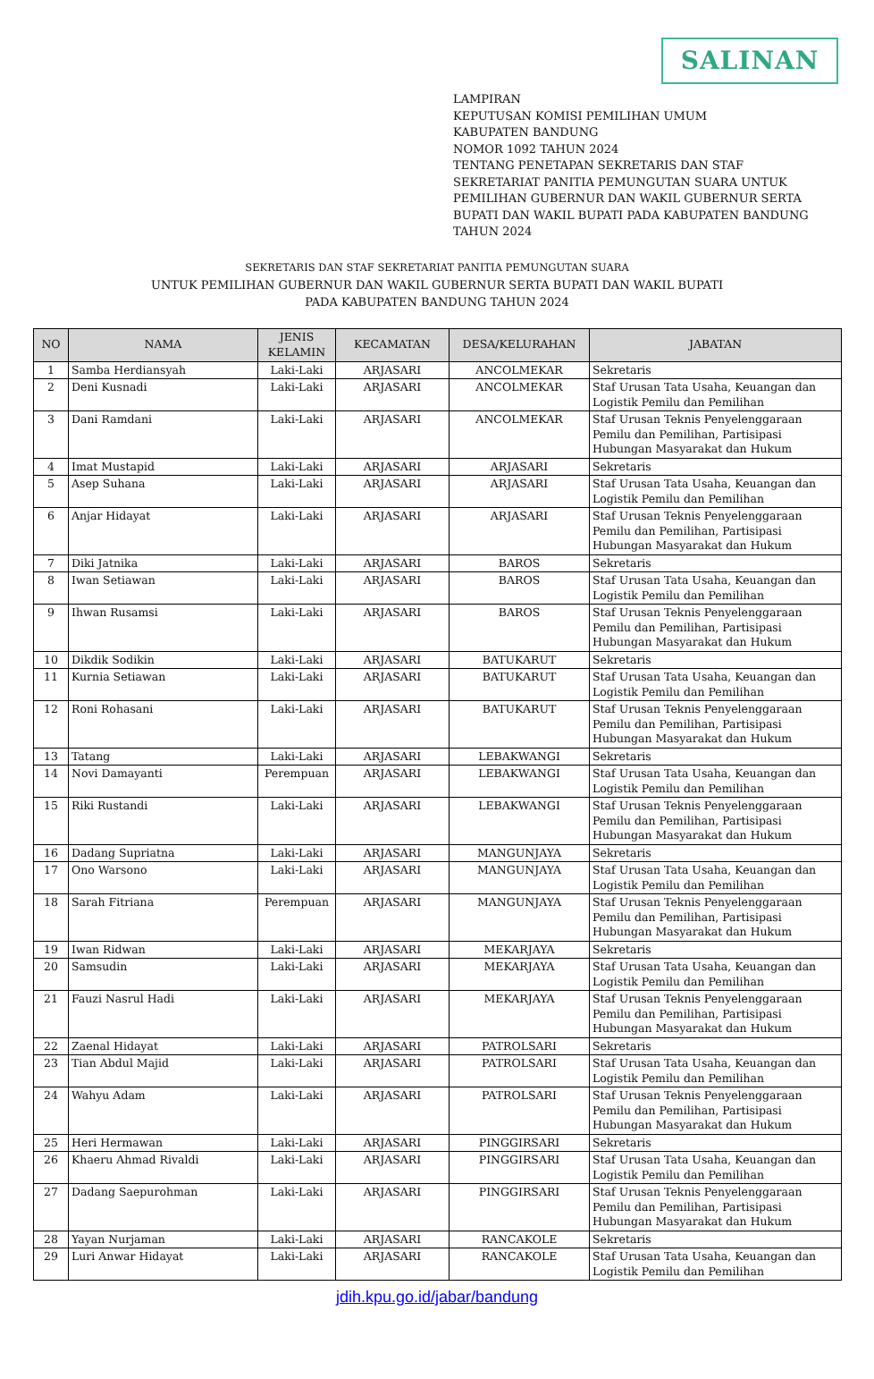SALINAN
LAMPIRAN
KEPUTUSAN KOMISI PEMILIHAN UMUM
KABUPATEN BANDUNG
NOMOR 1092 TAHUN 2024
TENTANG PENETAPAN SEKRETARIS DAN STAF
SEKRETARIAT PANITIA PEMUNGUTAN SUARA UNTUK
PEMILIHAN GUBERNUR DAN WAKIL GUBERNUR SERTA
BUPATI DAN WAKIL BUPATI PADA KABUPATEN BANDUNG
TAHUN 2024
SEKRETARIS DAN STAF SEKRETARIAT PANITIA PEMUNGUTAN SUARA
UNTUK PEMILIHAN GUBERNUR DAN WAKIL GUBERNUR SERTA BUPATI DAN WAKIL BUPATI
PADA KABUPATEN BANDUNG TAHUN 2024
| NO | NAMA | JENIS KELAMIN | KECAMATAN | DESA/KELURAHAN | JABATAN |
| --- | --- | --- | --- | --- | --- |
| 1 | Samba Herdiansyah | Laki-Laki | ARJASARI | ANCOLMEKAR | Sekretaris |
| 2 | Deni Kusnadi | Laki-Laki | ARJASARI | ANCOLMEKAR | Staf Urusan Tata Usaha, Keuangan dan Logistik Pemilu dan Pemilihan |
| 3 | Dani Ramdani | Laki-Laki | ARJASARI | ANCOLMEKAR | Staf Urusan Teknis Penyelenggaraan Pemilu dan Pemilihan, Partisipasi Hubungan Masyarakat dan Hukum |
| 4 | Imat Mustapid | Laki-Laki | ARJASARI | ARJASARI | Sekretaris |
| 5 | Asep Suhana | Laki-Laki | ARJASARI | ARJASARI | Staf Urusan Tata Usaha, Keuangan dan Logistik Pemilu dan Pemilihan |
| 6 | Anjar Hidayat | Laki-Laki | ARJASARI | ARJASARI | Staf Urusan Teknis Penyelenggaraan Pemilu dan Pemilihan, Partisipasi Hubungan Masyarakat dan Hukum |
| 7 | Diki Jatnika | Laki-Laki | ARJASARI | BAROS | Sekretaris |
| 8 | Iwan Setiawan | Laki-Laki | ARJASARI | BAROS | Staf Urusan Tata Usaha, Keuangan dan Logistik Pemilu dan Pemilihan |
| 9 | Ihwan Rusamsi | Laki-Laki | ARJASARI | BAROS | Staf Urusan Teknis Penyelenggaraan Pemilu dan Pemilihan, Partisipasi Hubungan Masyarakat dan Hukum |
| 10 | Dikdik Sodikin | Laki-Laki | ARJASARI | BATUKARUT | Sekretaris |
| 11 | Kurnia Setiawan | Laki-Laki | ARJASARI | BATUKARUT | Staf Urusan Tata Usaha, Keuangan dan Logistik Pemilu dan Pemilihan |
| 12 | Roni Rohasani | Laki-Laki | ARJASARI | BATUKARUT | Staf Urusan Teknis Penyelenggaraan Pemilu dan Pemilihan, Partisipasi Hubungan Masyarakat dan Hukum |
| 13 | Tatang | Laki-Laki | ARJASARI | LEBAKWANGI | Sekretaris |
| 14 | Novi Damayanti | Perempuan | ARJASARI | LEBAKWANGI | Staf Urusan Tata Usaha, Keuangan dan Logistik Pemilu dan Pemilihan |
| 15 | Riki Rustandi | Laki-Laki | ARJASARI | LEBAKWANGI | Staf Urusan Teknis Penyelenggaraan Pemilu dan Pemilihan, Partisipasi Hubungan Masyarakat dan Hukum |
| 16 | Dadang Supriatna | Laki-Laki | ARJASARI | MANGUNJAYA | Sekretaris |
| 17 | Ono Warsono | Laki-Laki | ARJASARI | MANGUNJAYA | Staf Urusan Tata Usaha, Keuangan dan Logistik Pemilu dan Pemilihan |
| 18 | Sarah Fitriana | Perempuan | ARJASARI | MANGUNJAYA | Staf Urusan Teknis Penyelenggaraan Pemilu dan Pemilihan, Partisipasi Hubungan Masyarakat dan Hukum |
| 19 | Iwan Ridwan | Laki-Laki | ARJASARI | MEKARJAYA | Sekretaris |
| 20 | Samsudin | Laki-Laki | ARJASARI | MEKARJAYA | Staf Urusan Tata Usaha, Keuangan dan Logistik Pemilu dan Pemilihan |
| 21 | Fauzi Nasrul Hadi | Laki-Laki | ARJASARI | MEKARJAYA | Staf Urusan Teknis Penyelenggaraan Pemilu dan Pemilihan, Partisipasi Hubungan Masyarakat dan Hukum |
| 22 | Zaenal Hidayat | Laki-Laki | ARJASARI | PATROLSARI | Sekretaris |
| 23 | Tian Abdul Majid | Laki-Laki | ARJASARI | PATROLSARI | Staf Urusan Tata Usaha, Keuangan dan Logistik Pemilu dan Pemilihan |
| 24 | Wahyu Adam | Laki-Laki | ARJASARI | PATROLSARI | Staf Urusan Teknis Penyelenggaraan Pemilu dan Pemilihan, Partisipasi Hubungan Masyarakat dan Hukum |
| 25 | Heri Hermawan | Laki-Laki | ARJASARI | PINGGIRSARI | Sekretaris |
| 26 | Khaeru Ahmad Rivaldi | Laki-Laki | ARJASARI | PINGGIRSARI | Staf Urusan Tata Usaha, Keuangan dan Logistik Pemilu dan Pemilihan |
| 27 | Dadang Saepurohman | Laki-Laki | ARJASARI | PINGGIRSARI | Staf Urusan Teknis Penyelenggaraan Pemilu dan Pemilihan, Partisipasi Hubungan Masyarakat dan Hukum |
| 28 | Yayan Nurjaman | Laki-Laki | ARJASARI | RANCAKOLE | Sekretaris |
| 29 | Luri Anwar Hidayat | Laki-Laki | ARJASARI | RANCAKOLE | Staf Urusan Tata Usaha, Keuangan dan Logistik Pemilu dan Pemilihan |
jdih.kpu.go.id/jabar/bandung